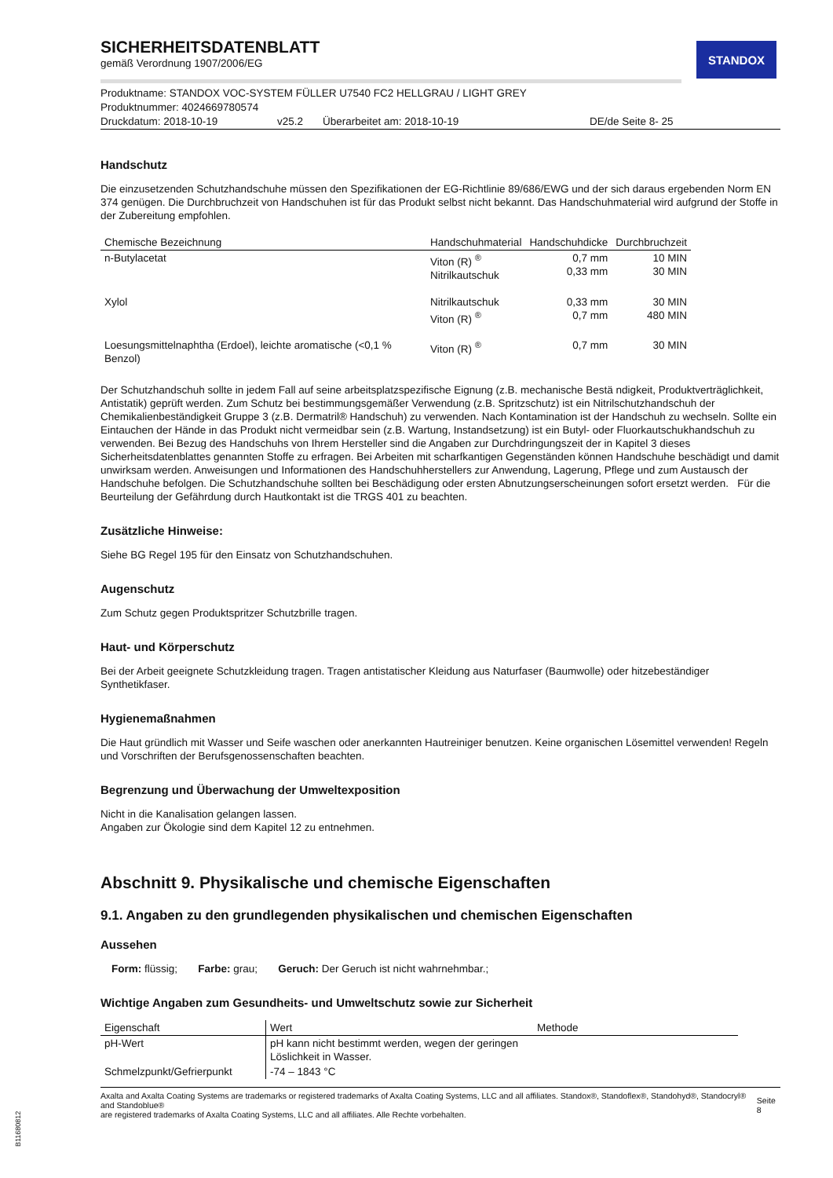STANDOX
SICHERHEITSDATENBLATT
gemäß Verordnung 1907/2006/EG
Produktname: STANDOX VOC-SYSTEM FÜLLER U7540 FC2 HELLGRAU / LIGHT GREY
Produktnummer: 4024669780574
Druckdatum: 2018-10-19 v25.2 Überarbeitet am: 2018-10-19 DE/de Seite 8- 25
Handschutz
Die einzusetzenden Schutzhandschuhe müssen den Spezifikationen der EG-Richtlinie 89/686/EWG und der sich daraus ergebenden Norm EN 374 genügen. Die Durchbruchzeit von Handschuhen ist für das Produkt selbst nicht bekannt. Das Handschuhmaterial wird aufgrund der Stoffe in der Zubereitung empfohlen.
| Chemische Bezeichnung | Handschuhmaterial | Handschuhdicke | Durchbruchzeit |
| --- | --- | --- | --- |
| n-Butylacetat | Viton (R) <sup>®</sup> Nitrilkautschuk | 0,7 mm 0,33 mm | 10 MIN 30 MIN |
| Xylol | Nitrilkautschuk Viton (R) <sup>®</sup> | 0,33 mm 0,7 mm | 30 MIN 480 MIN |
| Loesungsmittelnaphtha (Erdoel), leichte aromatische (<0,1 % Benzol) | Viton (R) <sup>®</sup> | 0,7 mm | 30 MIN |
Der Schutzhandschuh sollte in jedem Fall auf seine arbeitsplatzspezifische Eignung (z.B. mechanische Bestä ndigkeit, Produktverträglichkeit, Antistatik) geprüft werden. Zum Schutz bei bestimmungsgemäßer Verwendung (z.B. Spritzschutz) ist ein Nitrilschutzhandschuh der Chemikalienbeständigkeit Gruppe 3 (z.B. Dermatril® Handschuh) zu verwenden. Nach Kontamination ist der Handschuh zu wechseln. Sollte ein Eintauchen der Hände in das Produkt nicht vermeidbar sein (z.B. Wartung, Instandsetzung) ist ein Butyl- oder Fluorkautschukhandschuh zu verwenden. Bei Bezug des Handschuhs von Ihrem Hersteller sind die Angaben zur Durchdringungszeit der in Kapitel 3 dieses Sicherheitsdatenblattes genannten Stoffe zu erfragen. Bei Arbeiten mit scharfkantigen Gegenständen können Handschuhe beschädigt und damit unwirksam werden. Anweisungen und Informationen des Handschuhherstellers zur Anwendung, Lagerung, Pflege und zum Austausch der Handschuhe befolgen. Die Schutzhandschuhe sollten bei Beschädigung oder ersten Abnutzungserscheinungen sofort ersetzt werden. Für die Beurteilung der Gefährdung durch Hautkontakt ist die TRGS 401 zu beachten.
Zusätzliche Hinweise:
Siehe BG Regel 195 für den Einsatz von Schutzhandschuhen.
Augenschutz
Zum Schutz gegen Produktspritzer Schutzbrille tragen.
Haut- und Körperschutz
Bei der Arbeit geeignete Schutzkleidung tragen. Tragen antistatischer Kleidung aus Naturfaser (Baumwolle) oder hitzebeständiger Synthetikfaser.
Hygienemaßnahmen
Die Haut gründlich mit Wasser und Seife waschen oder anerkannten Hautreiniger benutzen. Keine organischen Lösemittel verwenden! Regeln und Vorschriften der Berufsgenossenschaften beachten.
Begrenzung und Überwachung der Umweltexposition
Nicht in die Kanalisation gelangen lassen.
Angaben zur Ökologie sind dem Kapitel 12 zu entnehmen.
Abschnitt 9. Physikalische und chemische Eigenschaften
9.1. Angaben zu den grundlegenden physikalischen und chemischen Eigenschaften
Aussehen
Form: flüssig; Farbe: grau; Geruch: Der Geruch ist nicht wahrnehmbar.;
Wichtige Angaben zum Gesundheits- und Umweltschutz sowie zur Sicherheit
| Eigenschaft | Wert | Methode |
| --- | --- | --- |
| pH-Wert | pH kann nicht bestimmt werden, wegen der geringen Löslichkeit in Wasser. | |
| Schmelzpunkt/Gefrierpunkt | -74 – 1843 °C | |
Axalta and Axalta Coating Systems are trademarks or registered trademarks of Axalta Coating Systems, LLC and all affiliates. Standox®, Standoflex®, Standohyd®, Standocryl® and Standoblue®
are registered trademarks of Axalta Coating Systems, LLC and all affiliates. Alle Rechte vorbehalten. Seite 8
B11680812